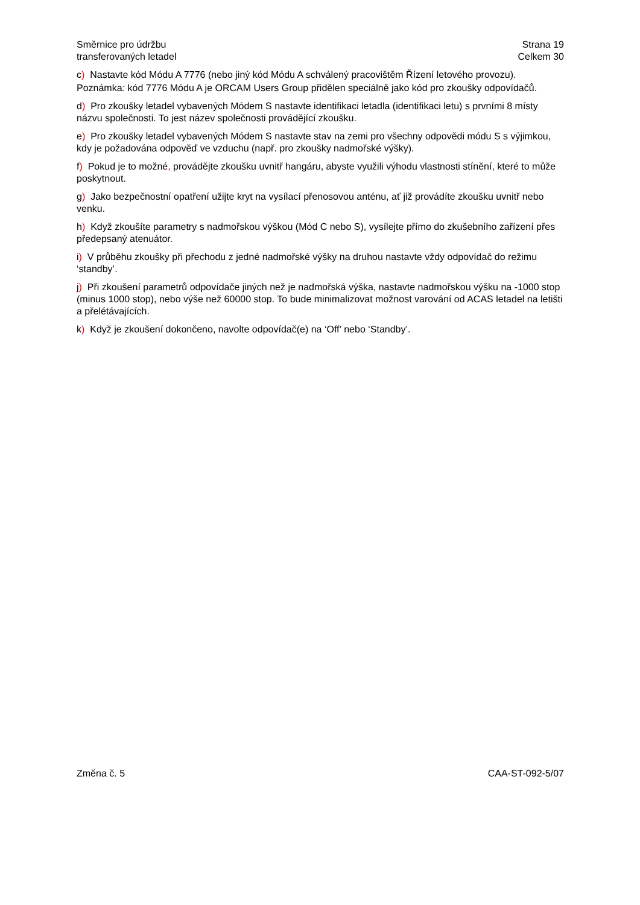Směrnice pro údržbu
transferovaných letadel
Strana 19
Celkem 30
c) Nastavte kód Módu A 7776 (nebo jiný kód Módu A schválený pracovištěm Řízení letového provozu).
Poznámka: kód 7776 Módu A je ORCAM Users Group přidělen speciálně jako kód pro zkoušky odpovídačů.
d) Pro zkoušky letadel vybavených Módem S nastavte identifikaci letadla (identifikaci letu) s prvními 8 místy názvu společnosti. To jest název společnosti provádějící zkoušku.
e) Pro zkoušky letadel vybavených Módem S nastavte stav na zemi pro všechny odpovědi módu S s výjimkou, kdy je požadována odpověď ve vzduchu (např. pro zkoušky nadmořské výšky).
f) Pokud je to možné, provádějte zkoušku uvnitř hangáru, abyste využili výhodu vlastnosti stínění, které to může poskytnout.
g) Jako bezpečnostní opatření užijte kryt na vysílací přenosovou anténu, ať již provádíte zkoušku uvnitř nebo venku.
h) Když zkoušíte parametry s nadmořskou výškou (Mód C nebo S), vysílejte přímo do zkušebního zařízení přes předepsaný atenuátor.
i) V průběhu zkoušky při přechodu z jedné nadmořské výšky na druhou nastavte vždy odpovídač do režimu ‘standby’.
j) Při zkoušení parametrů odpovídače jiných než je nadmořská výška, nastavte nadmořskou výšku na -1000 stop (minus 1000 stop), nebo výše než 60000 stop. To bude minimalizovat možnost varování od ACAS letadel na letišti a přelétávajících.
k) Když je zkoušení dokončeno, navolte odpovídač(e) na ‘Off’ nebo ‘Standby’.
Změna č. 5 CAA-ST-092-5/07